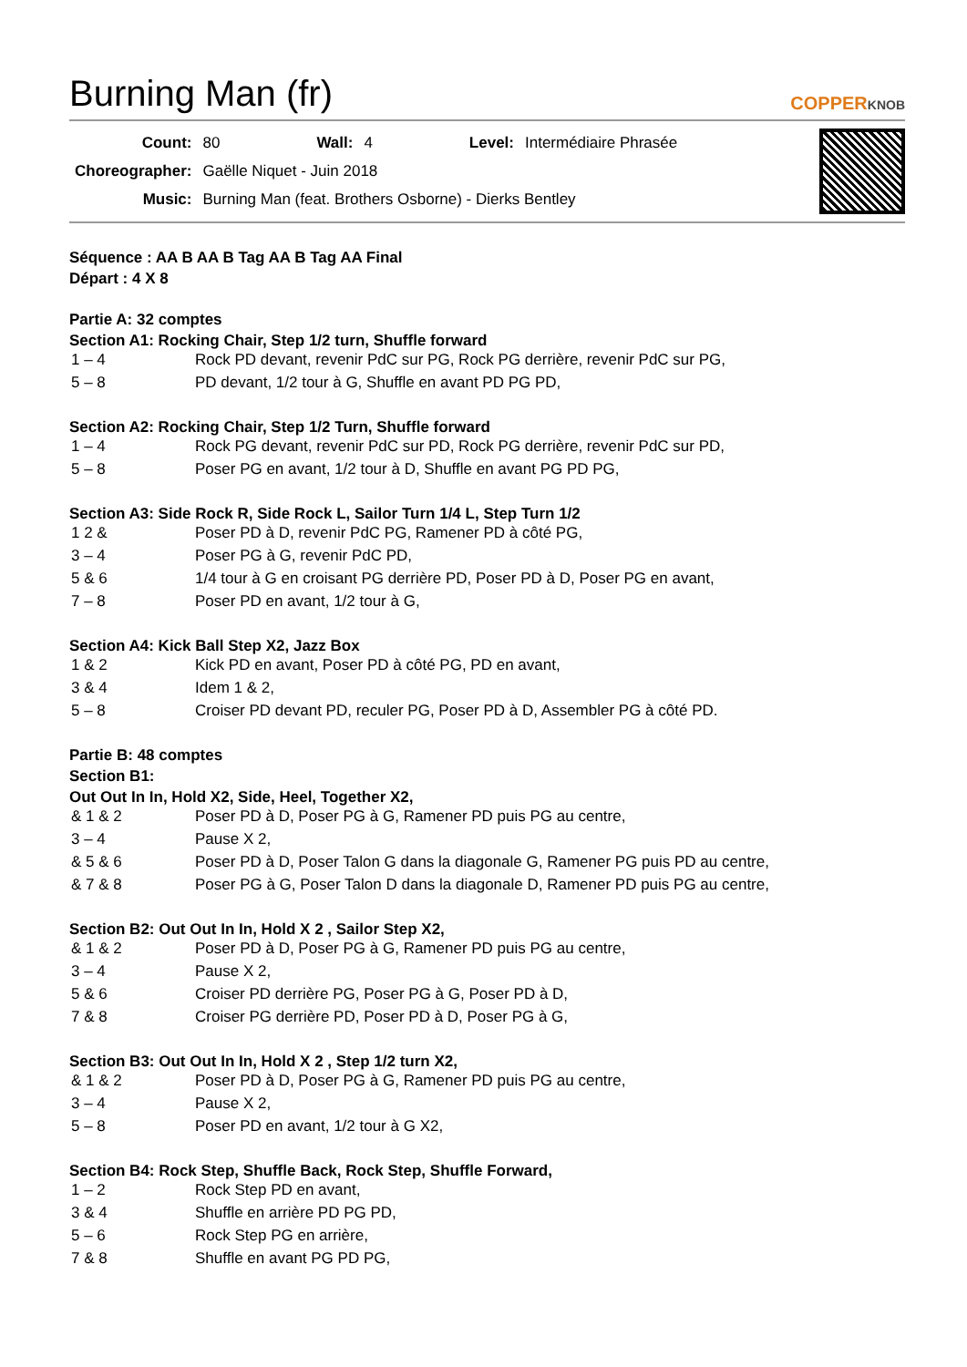Burning Man (fr)
COPPERKNOB
| Count: | 80 | Wall: | 4 | Level: | Intermédiaire Phrasée |
| Choreographer: | Gaëlle Niquet - Juin 2018 | | | | |
| Music: | Burning Man (feat. Brothers Osborne) - Dierks Bentley | | | | |
Séquence : AA B AA B Tag AA B Tag AA Final
Départ : 4 X 8
Partie A: 32 comptes
Section A1: Rocking Chair, Step 1/2 turn, Shuffle forward
| 1 – 4 | Rock PD devant, revenir PdC sur PG, Rock PG derrière, revenir PdC sur PG, |
| 5 – 8 | PD devant, 1/2 tour à G, Shuffle en avant PD PG PD, |
Section A2: Rocking Chair, Step 1/2 Turn, Shuffle forward
| 1 – 4 | Rock PG devant, revenir PdC sur PD, Rock PG derrière, revenir PdC sur PD, |
| 5 – 8 | Poser PG en avant, 1/2 tour à D, Shuffle en avant PG PD PG, |
Section A3: Side Rock R, Side Rock L, Sailor Turn 1/4 L, Step Turn 1/2
| 1 2 & | Poser PD à D, revenir PdC PG, Ramener PD à côté PG, |
| 3 – 4 | Poser PG à G, revenir PdC PD, |
| 5 & 6 | 1/4 tour à G en croisant PG derrière PD, Poser PD à D, Poser PG en avant, |
| 7 – 8 | Poser PD en avant, 1/2 tour à G, |
Section A4: Kick Ball Step X2, Jazz Box
| 1 & 2 | Kick PD en avant, Poser PD à côté PG, PD en avant, |
| 3 & 4 | Idem 1 & 2, |
| 5 – 8 | Croiser PD devant PD, reculer PG, Poser PD à D, Assembler PG à côté PD. |
Partie B: 48 comptes
Section B1:
Out Out In In, Hold X2, Side, Heel, Together X2,
| & 1 & 2 | Poser PD à D, Poser PG à G, Ramener PD puis PG au centre, |
| 3 – 4 | Pause X 2, |
| & 5 & 6 | Poser PD à D, Poser Talon G dans la diagonale G, Ramener PG puis PD au centre, |
| & 7 & 8 | Poser PG à G, Poser Talon D dans la diagonale D, Ramener PD puis PG au centre, |
Section B2: Out Out In In, Hold X 2 , Sailor Step X2,
| & 1 & 2 | Poser PD à D, Poser PG à G, Ramener PD puis PG au centre, |
| 3 – 4 | Pause X 2, |
| 5 & 6 | Croiser PD derrière PG, Poser PG à G, Poser PD à D, |
| 7 & 8 | Croiser PG derrière PD, Poser PD à D, Poser PG à G, |
Section B3: Out Out In In, Hold X 2 , Step 1/2 turn X2,
| & 1 & 2 | Poser PD à D, Poser PG à G, Ramener PD puis PG au centre, |
| 3 – 4 | Pause X 2, |
| 5 – 8 | Poser PD en avant, 1/2 tour à G X2, |
Section B4: Rock Step, Shuffle Back, Rock Step, Shuffle Forward,
| 1 – 2 | Rock Step PD en avant, |
| 3 & 4 | Shuffle en arrière PD PG PD, |
| 5 – 6 | Rock Step PG en arrière, |
| 7 & 8 | Shuffle en avant PG PD PG, |